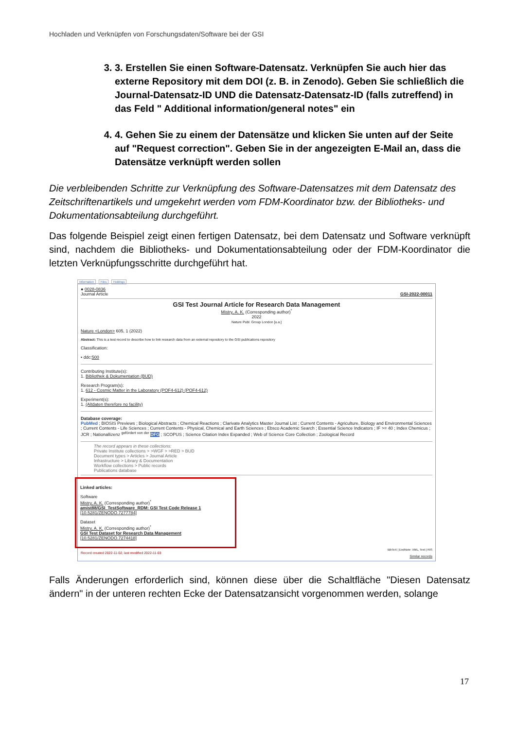Hochladen und Verknüpfen von Forschungsdaten/Software bei der GSI
3. 3. Erstellen Sie einen Software-Datensatz. Verknüpfen Sie auch hier das externe Repository mit dem DOI (z. B. in Zenodo). Geben Sie schließlich die Journal-Datensatz-ID UND die Datensatz-Datensatz-ID (falls zutreffend) in das Feld " Additional information/general notes" ein
4. 4. Gehen Sie zu einem der Datensätze und klicken Sie unten auf der Seite auf "Request correction". Geben Sie in der angezeigten E-Mail an, dass die Datensätze verknüpft werden sollen
Die verbleibenden Schritte zur Verknüpfung des Software-Datensatzes mit dem Datensatz des Zeitschriftenartikels und umgekehrt werden vom FDM-Koordinator bzw. der Bibliotheks- und Dokumentationsabteilung durchgeführt.
Das folgende Beispiel zeigt einen fertigen Datensatz, bei dem Datensatz und Software verknüpft sind, nachdem die Bibliotheks- und Dokumentationsabteilung oder der FDM-Koordinator die letzten Verknüpfungsschritte durchgeführt hat.
Information Files Holdings
● 0028-0836
Journal Article GSI-2022-00011
GSI Test Journal Article for Research Data Management
Mistry, A. K. (Corresponding author)<sup>*</sup>
2022
Nature Publ. Group London [u.a.]
Nature <London> 605, 1 (2022)
Abstract: This is a test record to describe how to link research data from an external repository to the GSI publications repository
Classification:
• ddc:500
Contributing Institute(s):
1. Bibliothek & Dokumentation (BUD)
Research Program(s):
1. 612 - Cosmic Matter in the Laboratory (POF4-612) (POF4-612)
Experiment(s):
1. (Altdaten therefore no facility)
Database coverage:
PubMed ; BIOSIS Previews ; Biological Abstracts ; Chemical Reactions ; Clarivate Analytics Master Journal List ; Current Contents - Agriculture, Biology and Environmental Sciences ; Current Contents - Life Sciences ; Current Contents - Physical, Chemical and Earth Sciences ; Ebsco Academic Search ; Essential Science Indicators ; IF >= 40 ; Index Chemicus ; JCR ; Nationallizenz <sup>gefördert von der</sup> DFG ; SCOPUS ; Science Citation Index Expanded ; Web of Science Core Collection ; Zoological Record
The record appears in these collections:
Private Institute collections > >WGF > >RED > BUD
Document types > Articles > Journal Article
Infrastructure > Library & Documentation
Workflow collections > Public records
Publications database
Linked articles:
Software
Mistry, A. K. (Corresponding author)<sup>*</sup>
amist88/GSI_TestSoftware_RDM: GSI Test Code Release 1
[10.5281/ZENODO.7277784]
Dataset
Mistry, A. K. (Corresponding author)<sup>*</sup>
GSI Test Dataset for Research Data Management
[10.5281/ZENODO.7274418]
BibTeX | EndNote: XML, Text | RIS
Record created 2022-11-02, last modified 2022-11-03
Similar records
Falls Änderungen erforderlich sind, können diese über die Schaltfläche "Diesen Datensatz ändern" in der unteren rechten Ecke der Datensatzansicht vorgenommen werden, solange
17